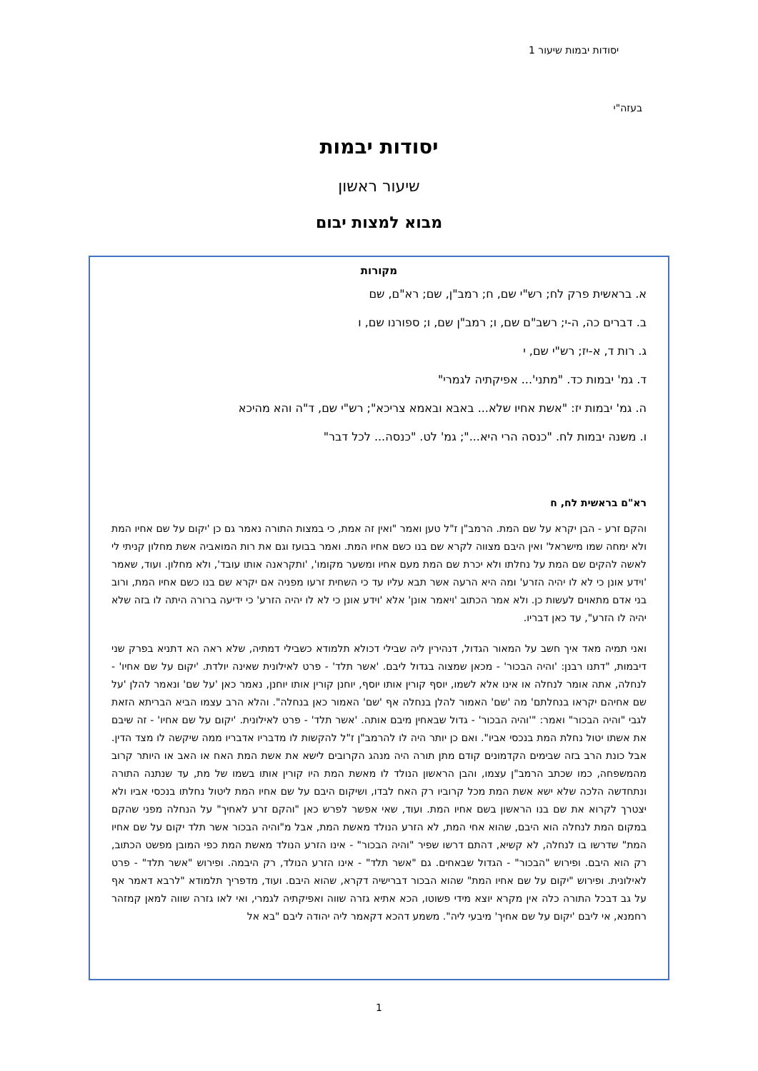יסודות יבמות שיעור 1
בעזה"י
יסודות יבמות
שיעור ראשון
מבוא למצות יבום
מקורות
א. בראשית פרק לח; רש"י שם, ח; רמב"ן, שם; רא"ם, שם
ב. דברים כה, ה-י; רשב"ם שם, ו; רמב"ן שם, ו; ספורנו שם, ו
ג. רות ד, א-יז; רש"י שם, י
ד. גמ' יבמות כד. "מתני'... אפיקתיה לגמרי"
ה. גמ' יבמות יז: "אשת אחיו שלא... באבא ובאמא צריכא"; רש"י שם, ד"ה והא מהיכא
ו. משנה יבמות לח. "כנסה הרי היא..."; גמ' לט. "כנסה... לכל דבר"
רא"ם בראשית לח, ח
והקם זרע - הבן יקרא על שם המת. הרמב"ן ז"ל טען ואמר "ואין זה אמת, כי במצות התורה נאמר גם כן 'יקום על שם אחיו המת ולא ימחה שמו מישראל' ואין היבם מצווה לקרא שם בנו כשם אחיו המת. ואמר בבועז וגם את רות המואביה אשת מחלון קניתי לי לאשה להקים שם המת על נחלתו ולא יכרת שם המת מעם אחיו ומשער מקומו', 'ותקראנה אותו עובד', ולא מחלון. ועוד, שאמר 'וידע אונן כי לא לו יהיה הזרע' ומה היא הרעה אשר תבא עליו עד כי השחית זרעו מפניה אם יקרא שם בנו כשם אחיו המת, ורוב בני אדם מתאוים לעשות כן. ולא אמר הכתוב 'ויאמר אונן' אלא 'וידע אונן כי לא לו יהיה הזרע' כי ידיעה ברורה היתה לו בזה שלא יהיה לו הזרע", עד כאן דבריו.
ואני תמיה מאד איך חשב על המאור הגדול, דנהירין ליה שבילי דכולא תלמודא כשבילי דמתיה, שלא ראה הא דתניא בפרק שני דיבמות, "דתנו רבנן: 'והיה הבכור' - מכאן שמצוה בגדול ליבם. 'אשר תלד' - פרט לאילונית שאינה יולדת. 'יקום על שם אחיו' - לנחלה, אתה אומר לנחלה או אינו אלא לשמו, יוסף קורין אותו יוסף, יוחנן קורין אותו יוחנן, נאמר כאן 'על שם' ונאמר להלן 'על שם אחיהם יקראו בנחלתם' מה 'שם' האמור להלן בנחלה אף 'שם' האמור כאן בנחלה". והלא הרב עצמו הביא הבריתא הזאת לגבי "והיה הבכור" ואמר: "'והיה הבכור' - גדול שבאחין מיבם אותה. 'אשר תלד' - פרט לאילונית. 'יקום על שם אחיו' - זה שיבם את אשתו יטול נחלת המת בנכסי אביו". ואם כן יותר היה לו להרמב"ן ז"ל להקשות לו מדבריו אדבריו ממה שיקשה לו מצד הדין. אבל כונת הרב בזה שבימים הקדמונים קודם מתן תורה היה מנהג הקרובים לישא את אשת המת האח או האב או היותר קרוב מהמשפחה, כמו שכתב הרמב"ן עצמו, והבן הראשון הנולד לו מאשת המת היו קורין אותו בשמו של מת, עד שנתנה התורה ונתחדשה הלכה שלא ישא אשת המת מכל קרוביו רק האח לבדו, ושיקום היבם על שם אחיו המת ליטול נחלתו בנכסי אביו ולא יצטרך לקרוא את שם בנו הראשון בשם אחיו המת. ועוד, שאי אפשר לפרש כאן "והקם זרע לאחיך" על הנחלה מפני שהקם במקום המת לנחלה הוא היבם, שהוא אחי המת, לא הזרע הנולד מאשת המת, אבל מ"והיה הבכור אשר תלד יקום על שם אחיו המת" שדרשו בו לנחלה, לא קשיא, דהתם דרשו שפיר "והיה הבכור" - אינו הזרע הנולד מאשת המת כפי המובן מפשט הכתוב, רק הוא היבם. ופירוש "הבכור" - הגדול שבאחים. גם "אשר תלד" - אינו הזרע הנולד, רק היבמה. ופירוש "אשר תלד" - פרט לאילונית. ופירוש "יקום על שם אחיו המת" שהוא הבכור דברישיה דקרא, שהוא היבם. ועוד, מדפריך תלמודא "לרבא דאמר אף על גב דבכל התורה כלה אין מקרא יוצא מידי פשוטו, הכא אתיא גזרה שווה ואפיקתיה לגמרי, ואי לאו גזרה שווה למאן קמזהר רחמנא, אי ליבם 'יקום על שם אחיך' מיבעי ליה". משמע דהכא דקאמר ליה יהודה ליבם "בא אל
1